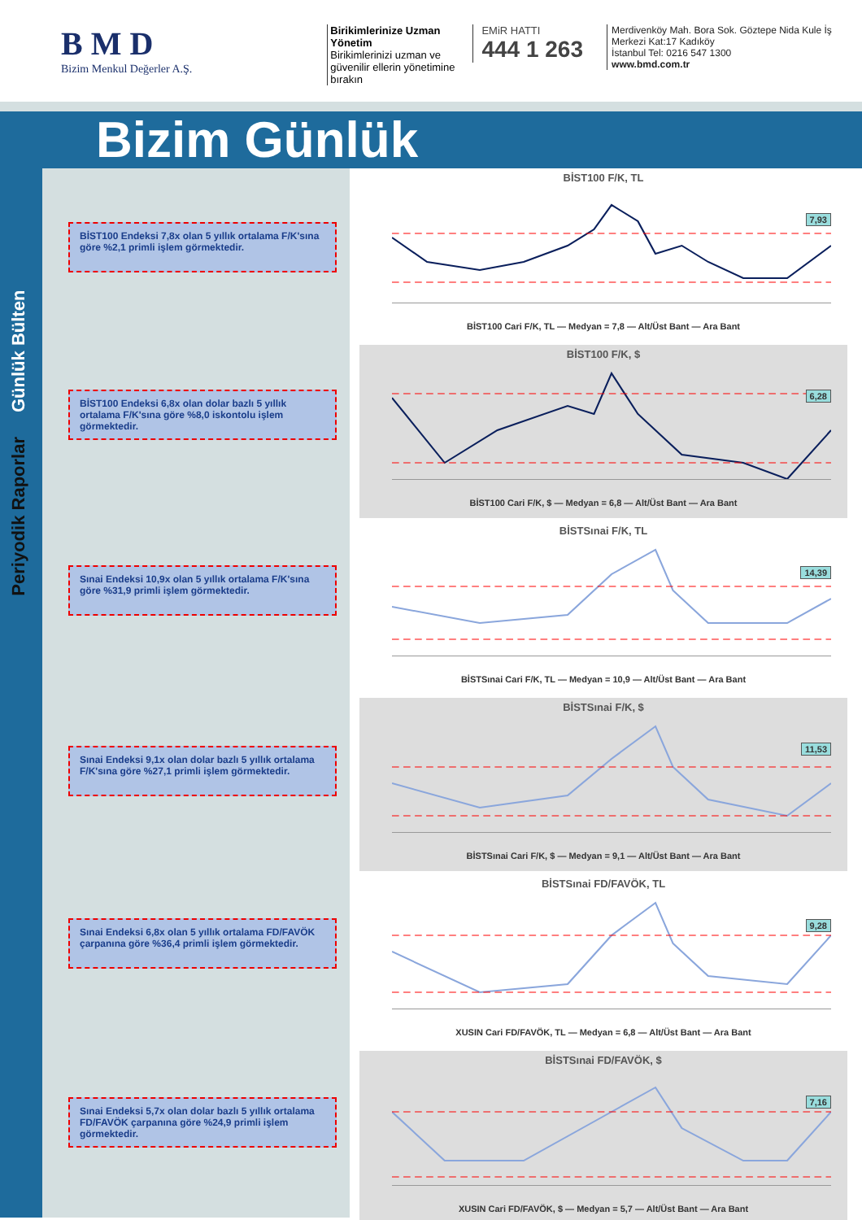B M D
Bizim Menkul Değerler A.Ş.
Birikimlerinize Uzman Yönetim
Birikimlerinizi uzman ve güvenilir ellerin yönetimine bırakın
EMiR HATTI
444 1 263
Merdivenköy Mah. Bora Sok. Göztepe Nida Kule İş Merkezi Kat:17 Kadıköy
İstanbul Tel: 0216 547 1300
www.bmd.com.tr
Bizim Günlük
Günlük Bülten
Periyodik Raporlar
BİST100 Endeksi 7,8x olan 5 yıllık ortalama F/K'sına göre %2,1 primli işlem görmektedir.
BİST100 Endeksi 6,8x olan dolar bazlı 5 yıllık ortalama F/K'sına göre %8,0 iskontolu işlem görmektedir.
Sınai Endeksi 10,9x olan 5 yıllık ortalama F/K'sına göre %31,9 primli işlem görmektedir.
Sınai Endeksi 9,1x olan dolar bazlı 5 yıllık ortalama F/K'sına göre %27,1 primli işlem görmektedir.
Sınai Endeksi 6,8x olan 5 yıllık ortalama FD/FAVÖK çarpanına göre %36,4 primli işlem görmektedir.
Sınai Endeksi 5,7x olan dolar bazlı 5 yıllık ortalama FD/FAVÖK çarpanına göre %24,9 primli işlem görmektedir.
BİST100 F/K, TL
7,93
BİST100 Cari F/K, TL — Medyan = 7,8 — Alt/Üst Bant — Ara Bant
BİST100 F/K, $
6,28
BİST100 Cari F/K, $ — Medyan = 6,8 — Alt/Üst Bant — Ara Bant
BİSTSınai F/K, TL
14,39
BİSTSınai Cari F/K, TL — Medyan = 10,9 — Alt/Üst Bant — Ara Bant
BİSTSınai F/K, $
11,53
BİSTSınai Cari F/K, $ — Medyan = 9,1 — Alt/Üst Bant — Ara Bant
BİSTSınai FD/FAVÖK, TL
9,28
XUSIN Cari FD/FAVÖK, TL — Medyan = 6,8 — Alt/Üst Bant — Ara Bant
BİSTSınai FD/FAVÖK, $
7,16
XUSIN Cari FD/FAVÖK, $ — Medyan = 5,7 — Alt/Üst Bant — Ara Bant